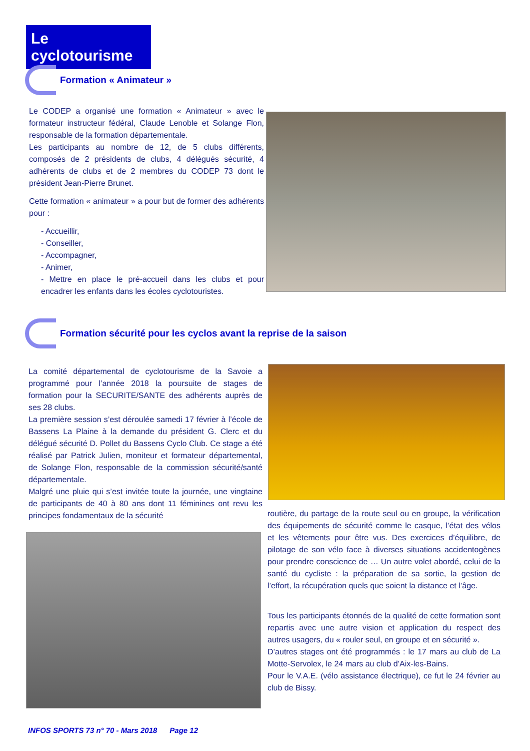Le cyclotourisme
Formation « Animateur »
Le CODEP a organisé une formation « Animateur » avec le formateur instructeur fédéral, Claude Lenoble et Solange Flon, responsable de la formation départementale.
Les participants au nombre de 12, de 5 clubs différents, composés de 2 présidents de clubs, 4 délégués sécurité, 4 adhérents de clubs et de 2 membres du CODEP 73 dont le président Jean-Pierre Brunet.
Cette formation « animateur » a pour but de former des adhérents pour :
- Accueillir,
- Conseiller,
- Accompagner,
- Animer,
- Mettre en place le pré-accueil dans les clubs et pour encadrer les enfants dans les écoles cyclotouristes.
Formation sécurité pour les cyclos avant la reprise de la saison
La comité départemental de cyclotourisme de la Savoie a programmé pour l’année 2018 la poursuite de stages de formation pour la SECURITE/SANTE des adhérents auprès de ses 28 clubs.
La première session s’est déroulée samedi 17 février à l’école de Bassens La Plaine à la demande du président G. Clerc et du délégué sécurité D. Pollet du Bassens Cyclo Club. Ce stage a été réalisé par Patrick Julien, moniteur et formateur départemental, de Solange Flon, responsable de la commission sécurité/santé départementale.
Malgré une pluie qui s’est invitée toute la journée, une vingtaine de participants de 40 à 80 ans dont 11 féminines ont revu les principes fondamentaux de la sécurité
routière, du partage de la route seul ou en groupe, la vérification des équipements de sécurité comme le casque, l’état des vélos et les vêtements pour être vus. Des exercices d’équilibre, de pilotage de son vélo face à diverses situations accidentogènes pour prendre conscience de … Un autre volet abordé, celui de la santé du cycliste : la préparation de sa sortie, la gestion de l’effort, la récupération quels que soient la distance et l’âge.
Tous les participants étonnés de la qualité de cette formation sont repartis avec une autre vision et application du respect des autres usagers, du « rouler seul, en groupe et en sécurité ».
D’autres stages ont été programmés : le 17 mars au club de La Motte-Servolex, le 24 mars au club d’Aix-les-Bains.
Pour le V.A.E. (vélo assistance électrique), ce fut le 24 février au club de Bissy.
INFOS SPORTS 73 n° 70 - Mars 2018 Page 12